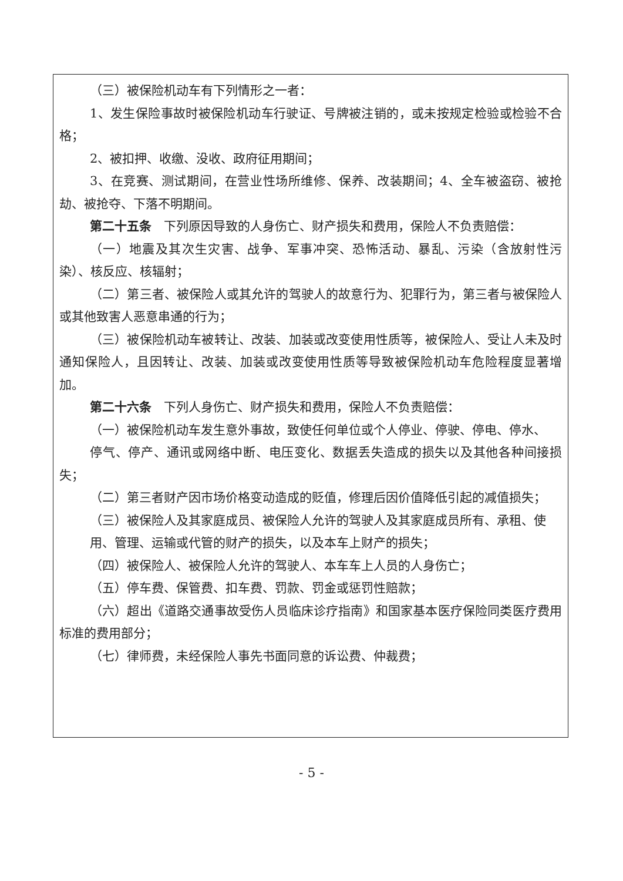（三）被保险机动车有下列情形之一者：
1、发生保险事故时被保险机动车行驶证、号牌被注销的，或未按规定检验或检验不合格；
2、被扣押、收缴、没收、政府征用期间；
3、在竞赛、测试期间，在营业性场所维修、保养、改装期间；4、全车被盗窃、被抢劫、被抢夺、下落不明期间。
第二十五条　下列原因导致的人身伤亡、财产损失和费用，保险人不负责赔偿：
（一）地震及其次生灾害、战争、军事冲突、恐怖活动、暴乱、污染（含放射性污染）、核反应、核辐射；
（二）第三者、被保险人或其允许的驾驶人的故意行为、犯罪行为，第三者与被保险人或其他致害人恶意串通的行为；
（三）被保险机动车被转让、改装、加装或改变使用性质等，被保险人、受让人未及时通知保险人，且因转让、改装、加装或改变使用性质等导致被保险机动车危险程度显著增加。
第二十六条　下列人身伤亡、财产损失和费用，保险人不负责赔偿：
（一）被保险机动车发生意外事故，致使任何单位或个人停业、停驶、停电、停水、
停气、停产、通讯或网络中断、电压变化、数据丢失造成的损失以及其他各种间接损失；
（二）第三者财产因市场价格变动造成的贬值，修理后因价值降低引起的减值损失；
（三）被保险人及其家庭成员、被保险人允许的驾驶人及其家庭成员所有、承租、使
用、管理、运输或代管的财产的损失，以及本车上财产的损失；
（四）被保险人、被保险人允许的驾驶人、本车车上人员的人身伤亡；
（五）停车费、保管费、扣车费、罚款、罚金或惩罚性赔款；
（六）超出《道路交通事故受伤人员临床诊疗指南》和国家基本医疗保险同类医疗费用标准的费用部分；
（七）律师费，未经保险人事先书面同意的诉讼费、仲裁费；
- 5 -